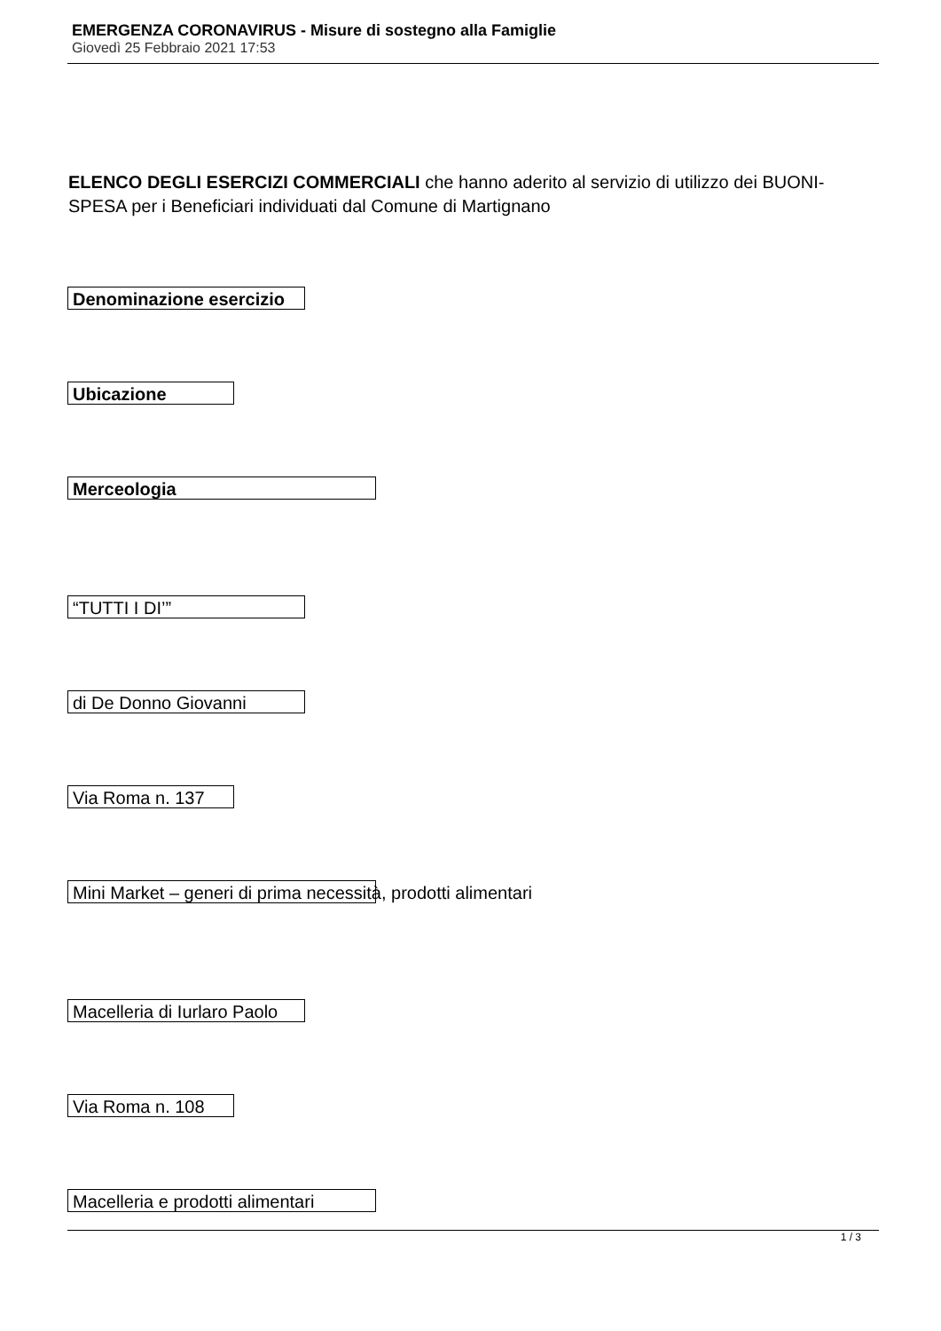EMERGENZA CORONAVIRUS - Misure di sostegno alla Famiglie
Giovedì 25 Febbraio 2021 17:53
ELENCO DEGLI ESERCIZI COMMERCIALI che hanno aderito al servizio di utilizzo dei BUONI-SPESA per i Beneficiari individuati dal Comune di Martignano
Denominazione esercizio
Ubicazione
Merceologia
“TUTTI I DI’”
di De Donno Giovanni
Via Roma n. 137
Mini Market – generi di prima necessità, prodotti alimentari
Macelleria di Iurlaro Paolo
Via Roma n. 108
Macelleria e prodotti alimentari
1 / 3